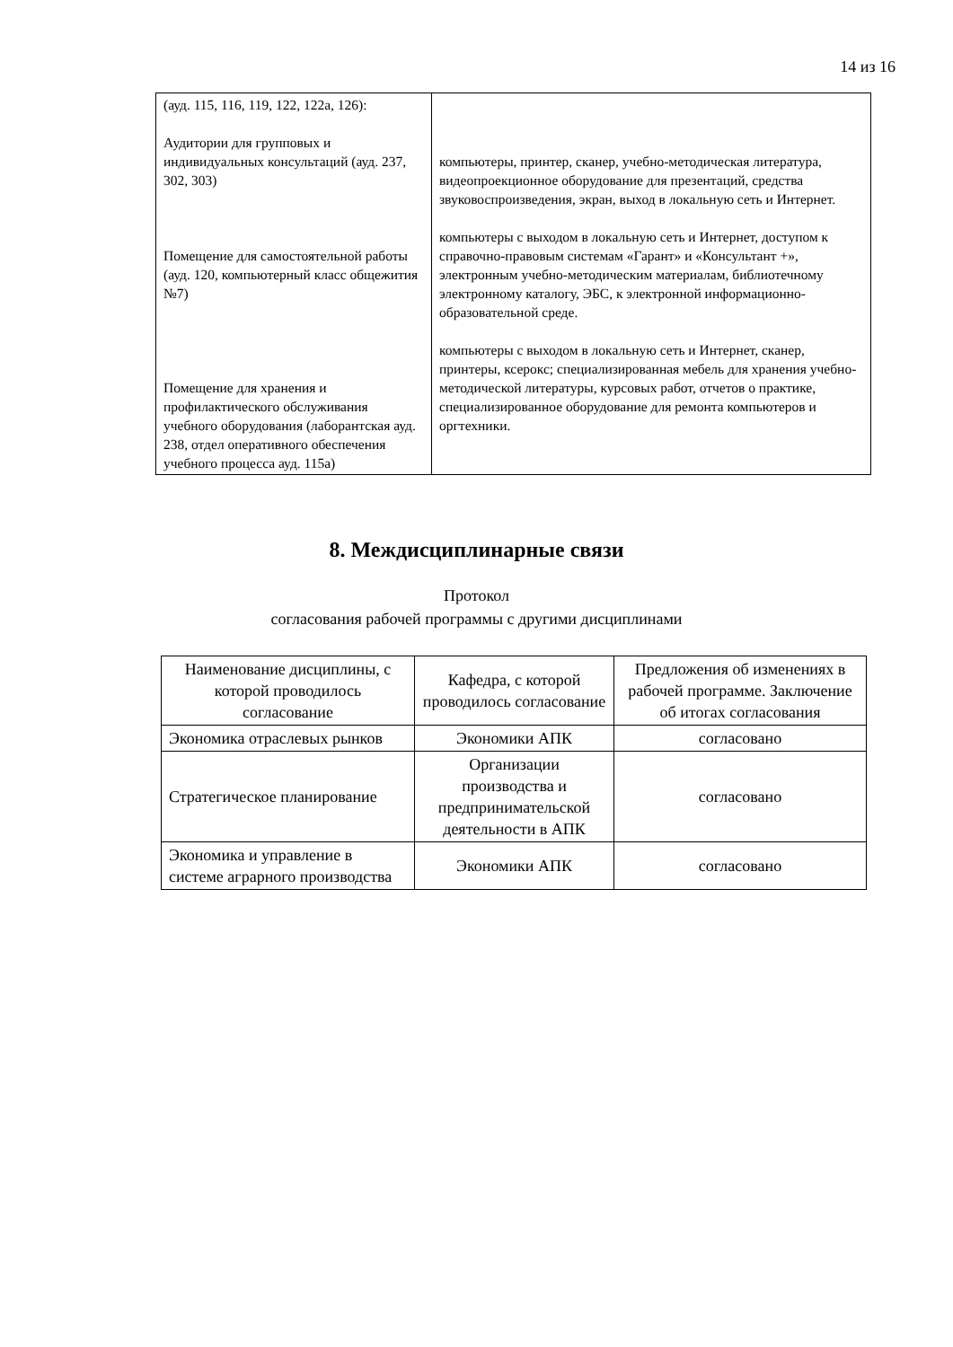14 из 16
| (ауд. 115, 116, 119, 122, 122а, 126): Аудитории для групповых и индивидуальных консультаций (ауд. 237, 302, 303) Помещение для самостоятельной работы (ауд. 120, компьютерный класс общежития №7) Помещение для хранения и профилактического обслуживания учебного оборудования (лаборантская ауд. 238, отдел оперативного обеспечения учебного процесса ауд. 115а) | компьютеры, принтер, сканер, учебно-методическая литература, видеопроекционное оборудование для презентаций, средства звуковоспроизведения, экран, выход в локальную сеть и Интернет. компьютеры с выходом в локальную сеть и Интернет, доступом к справочно-правовым системам «Гарант» и «Консультант +», электронным учебно-методическим материалам, библиотечному электронному каталогу, ЭБС, к электронной информационно-образовательной среде. компьютеры с выходом в локальную сеть и Интернет, сканер, принтеры, ксерокс; специализированная мебель для хранения учебно-методической литературы, курсовых работ, отчетов о практике, специализированное оборудование для ремонта компьютеров и оргтехники. |
8. Междисциплинарные связи
Протокол
согласования рабочей программы с другими дисциплинами
| Наименование дисциплины, с которой проводилось согласование | Кафедра, с которой проводилось согласование | Предложения об изменениях в рабочей программе. Заключение об итогах согласования |
| Экономика отраслевых рынков | Экономики АПК | согласовано |
| Стратегическое планирование | Организации производства и предпринимательской деятельности в АПК | согласовано |
| Экономика и управление в системе аграрного производства | Экономики АПК | согласовано |